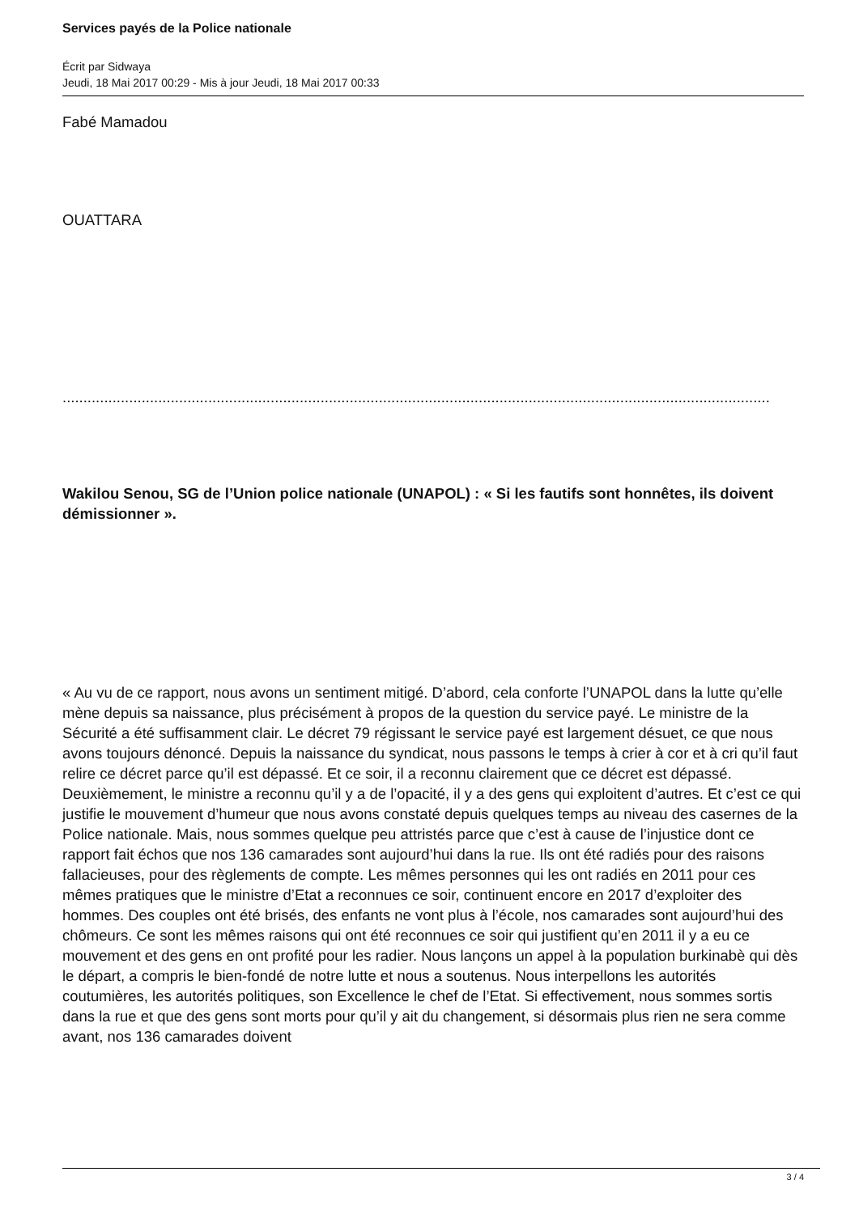Services payés de la Police nationale
Écrit par Sidwaya
Jeudi, 18 Mai 2017 00:29 - Mis à jour Jeudi, 18 Mai 2017 00:33
Fabé Mamadou
OUATTARA
..........................................................................................................................................................................
Wakilou Senou, SG de l’Union police nationale (UNAPOL) : « Si les fautifs sont honnêtes, ils doivent démissionner ».
« Au vu de ce rapport, nous avons un sentiment mitigé. D’abord, cela conforte l’UNAPOL dans la lutte qu’elle mène depuis sa naissance, plus précisément à propos de la question du service payé. Le ministre de la Sécurité a été suffisamment clair. Le décret 79 régissant le service payé est largement désuet, ce que nous avons toujours dénoncé. Depuis la naissance du syndicat, nous passons le temps à crier à cor et à cri qu’il faut relire ce décret parce qu’il est dépassé. Et ce soir, il a reconnu clairement que ce décret est dépassé. Deuxièmement, le ministre a reconnu qu’il y a de l’opacité, il y a des gens qui exploitent d’autres. Et c’est ce qui justifie le mouvement d’humeur que nous avons constaté depuis quelques temps au niveau des casernes de la Police nationale. Mais, nous sommes quelque peu attristés parce que c’est à cause de l’injustice dont ce rapport fait échos que nos 136 camarades sont aujourd’hui dans la rue. Ils ont été radiés pour des raisons fallacieuses, pour des règlements de compte. Les mêmes personnes qui les ont radiés en 2011 pour ces mêmes pratiques que le ministre d’Etat a reconnues ce soir, continuent encore en 2017 d’exploiter des hommes. Des couples ont été brisés, des enfants ne vont plus à l’école, nos camarades sont aujourd’hui des chômeurs. Ce sont les mêmes raisons qui ont été reconnues ce soir qui justifient qu’en 2011 il y a eu ce mouvement et des gens en ont profité pour les radier. Nous lançons un appel à la population burkinabè qui dès le départ, a compris le bien-fondé de notre lutte et nous a soutenus. Nous interpellons les autorités coutumières, les autorités politiques, son Excellence le chef de l’Etat. Si effectivement, nous sommes sortis dans la rue et que des gens sont morts pour qu’il y ait du changement, si désormais plus rien ne sera comme avant, nos 136 camarades doivent
3 / 4